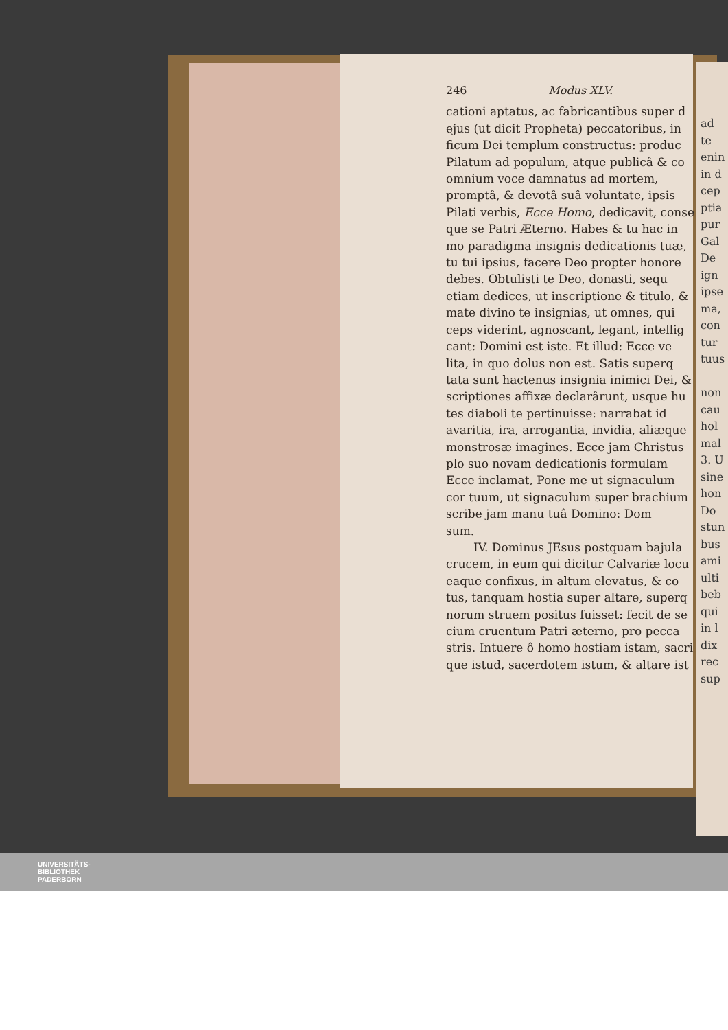246 Modus XLV.
cationi aptatus, ac fabricantibus super d
ejus (ut dicit Propheta) peccatoribus, in
ficum Dei templum constructus: produc
Pilatum ad populum, atque publicâ & co
omnium voce damnatus ad mortem,
promptâ, & devotâ suâ voluntate, ipsis
Pilati verbis, Ecce Homo, dedicavit, conse
que se Patri Æterno. Habes & tu hac in
mo paradigma insignis dedicationis tuæ,
tu tui ipsius, facere Deo propter honore
debes. Obtulisti te Deo, donasti, sequ
etiam dedices, ut inscriptione & titulo, &
mate divino te insignias, ut omnes, qui
ceps viderint, agnoscant, legant, intellig
cant: Domini est iste. Et illud: Ecce ve
lita, in quo dolus non est. Satis superq
tata sunt hactenus insignia inimici Dei, &
scriptiones affixæ declarârunt, usque hu
tes diaboli te pertinuisse: narrabat id
avaritia, ira, arrogantia, invidia, aliæque
monstrosæ imagines. Ecce jam Christus
plo suo novam dedicationis formulam
Ecce inclamat, Pone me ut signaculum
cor tuum, ut signaculum super brachium
scribe jam manu tuâ Domino: Dom
sum.
IV. Dominus JEsus postquam bajula
crucem, in eum qui dicitur Calvariæ locu
eaque confixus, in altum elevatus, & co
tus, tanquam hostia super altare, superq
norum struem positus fuisset: fecit de se
cium cruentum Patri æterno, pro pecca
stris. Intuere ô homo hostiam istam, sacri
que istud, sacerdotem istum, & altare ist
ad
te
enin
in d
cep
ptia
pur
Gal
De
ign
ipse
ma,
con
tur
tuus
non
cau
hol
mal
3. U
sine
hon
Do
stun
bus
ami
ulti
beb
qui
in l
dix
rec
sup
UNIVERSITÄTS-
BIBLIOTHEK
PADERBORN